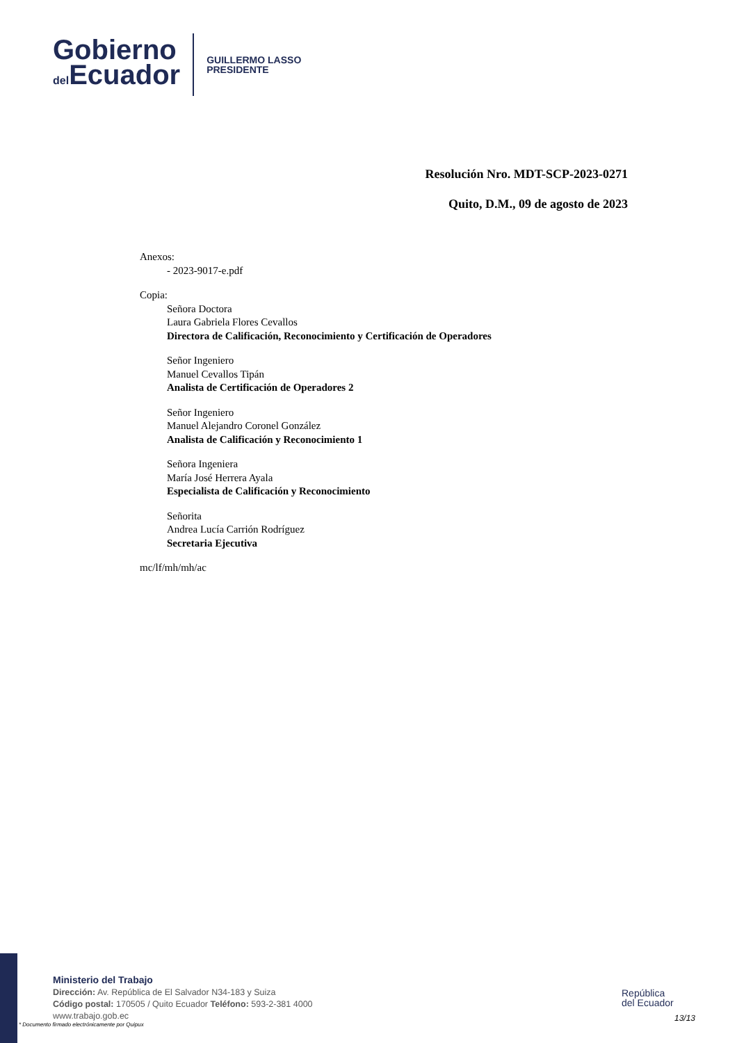Gobierno
del Ecuador
GUILLERMO LASSO
PRESIDENTE
Resolución Nro. MDT-SCP-2023-0271
Quito, D.M., 09 de agosto de 2023
Anexos:
- 2023-9017-e.pdf
Copia:
Señora Doctora
Laura Gabriela Flores Cevallos
Directora de Calificación, Reconocimiento y Certificación de Operadores
Señor Ingeniero
Manuel Cevallos Tipán
Analista de Certificación de Operadores 2
Señor Ingeniero
Manuel Alejandro Coronel González
Analista de Calificación y Reconocimiento 1
Señora Ingeniera
María José Herrera Ayala
Especialista de Calificación y Reconocimiento
Señorita
Andrea Lucía Carrión Rodríguez
Secretaria Ejecutiva
mc/lf/mh/mh/ac
Ministerio del Trabajo
Dirección: Av. República de El Salvador N34-183 y Suiza
Código postal: 170505 / Quito Ecuador Teléfono: 593-2-381 4000
www.trabajo.gob.ec
* Documento firmado electrónicamente por Quipux
República
del Ecuador
13/13